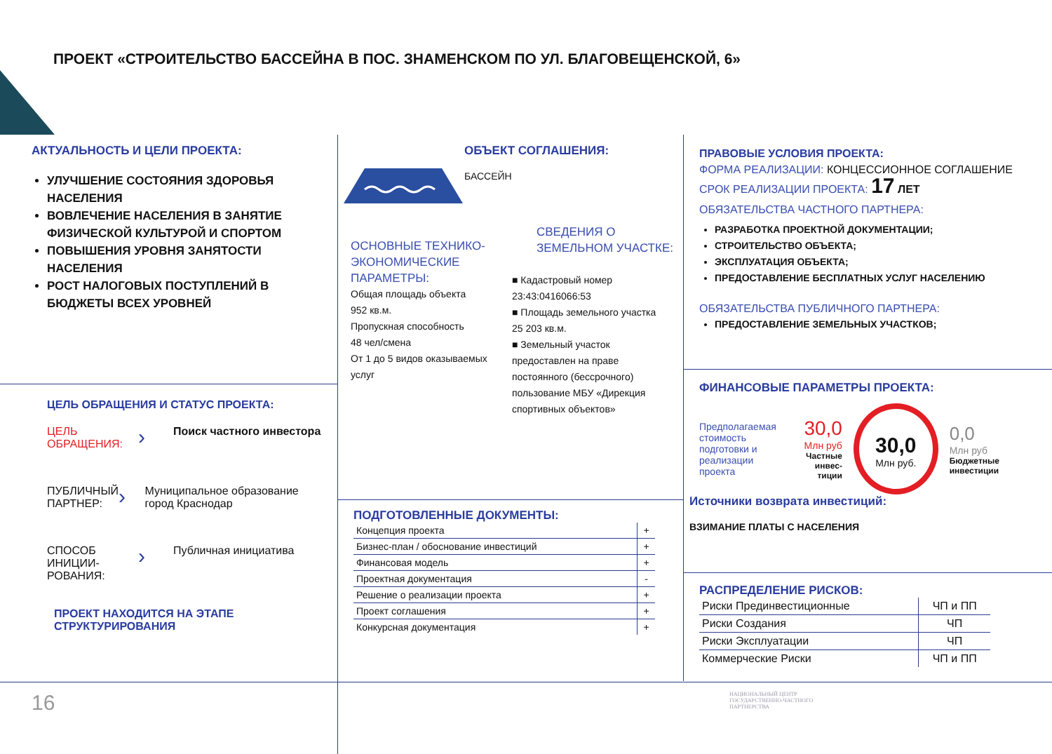ПРОЕКТ «СТРОИТЕЛЬСТВО БАССЕЙНА В ПОС. ЗНАМЕНСКОМ ПО УЛ. БЛАГОВЕЩЕНСКОЙ, 6»
АКТУАЛЬНОСТЬ И ЦЕЛИ ПРОЕКТА:
УЛУЧШЕНИЕ СОСТОЯНИЯ ЗДОРОВЬЯ НАСЕЛЕНИЯ
ВОВЛЕЧЕНИЕ НАСЕЛЕНИЯ В ЗАНЯТИЕ ФИЗИЧЕСКОЙ КУЛЬТУРОЙ И СПОРТОМ
ПОВЫШЕНИЯ УРОВНЯ ЗАНЯТОСТИ НАСЕЛЕНИЯ
РОСТ НАЛОГОВЫХ ПОСТУПЛЕНИЙ В БЮДЖЕТЫ ВСЕХ УРОВНЕЙ
ЦЕЛЬ ОБРАЩЕНИЯ И СТАТУС ПРОЕКТА:
ЦЕЛЬ ОБРАЩЕНИЯ:
›
Поиск частного инвестора
ПУБЛИЧНЫЙ ПАРТНЕР:
›
Муниципальное образование город Краснодар
СПОСОБ ИНИЦИИ-РОВАНИЯ:
›
Публичная инициатива
ПРОЕКТ НАХОДИТСЯ НА ЭТАПЕ СТРУКТУРИРОВАНИЯ
ОБЪЕКТ СОГЛАШЕНИЯ:
БАССЕЙН
ОСНОВНЫЕ ТЕХНИКО-ЭКОНОМИЧЕСКИЕ ПАРАМЕТРЫ:
Общая площадь объекта
952 кв.м.
Пропускная способность
48 чел/смена
От 1 до 5 видов оказываемых услуг
СВЕДЕНИЯ О ЗЕМЕЛЬНОМ УЧАСТКЕ:
■ Кадастровый номер
23:43:0416066:53
■ Площадь земельного участка
25 203 кв.м.
■ Земельный участок предоставлен на праве постоянного (бессрочного) пользование МБУ «Дирекция спортивных объектов»
ПОДГОТОВЛЕННЫЕ ДОКУМЕНТЫ:
| Концепция проекта | + |
| Бизнес-план / обоснование инвестиций | + |
| Финансовая модель | + |
| Проектная документация | - |
| Решение о реализации проекта | + |
| Проект соглашения | + |
| Конкурсная документация | + |
ПРАВОВЫЕ УСЛОВИЯ ПРОЕКТА:
ФОРМА РЕАЛИЗАЦИИ: КОНЦЕССИОННОЕ СОГЛАШЕНИЕ
СРОК РЕАЛИЗАЦИИ ПРОЕКТА: 17 ЛЕТ
ОБЯЗАТЕЛЬСТВА ЧАСТНОГО ПАРТНЕРА:
РАЗРАБОТКА ПРОЕКТНОЙ ДОКУМЕНТАЦИИ;
СТРОИТЕЛЬСТВО ОБЪЕКТА;
ЭКСПЛУАТАЦИЯ ОБЪЕКТА;
ПРЕДОСТАВЛЕНИЕ БЕСПЛАТНЫХ УСЛУГ НАСЕЛЕНИЮ
ОБЯЗАТЕЛЬСТВА ПУБЛИЧНОГО ПАРТНЕРА:
ПРЕДОСТАВЛЕНИЕ ЗЕМЕЛЬНЫХ УЧАСТКОВ;
ФИНАНСОВЫЕ ПАРАМЕТРЫ ПРОЕКТА:
Предполагаемая стоимость подготовки и реализации проекта
30,0
Млн руб
Частные инвес-тиции
30,0
Млн руб.
0,0
Млн руб
Бюджетные инвестиции
Источники возврата инвестиций:
ВЗИМАНИЕ ПЛАТЫ С НАСЕЛЕНИЯ
РАСПРЕДЕЛЕНИЕ РИСКОВ:
| Риски Прединвестиционные | ЧП и ПП |
| Риски Создания | ЧП |
| Риски Эксплуатации | ЧП |
| Коммерческие Риски | ЧП и ПП |
16
НАЦИОНАЛЬНЫЙ ЦЕНТР
ГОСУДАРСТВЕННО-ЧАСТНОГО
ПАРТНЕРСТВА